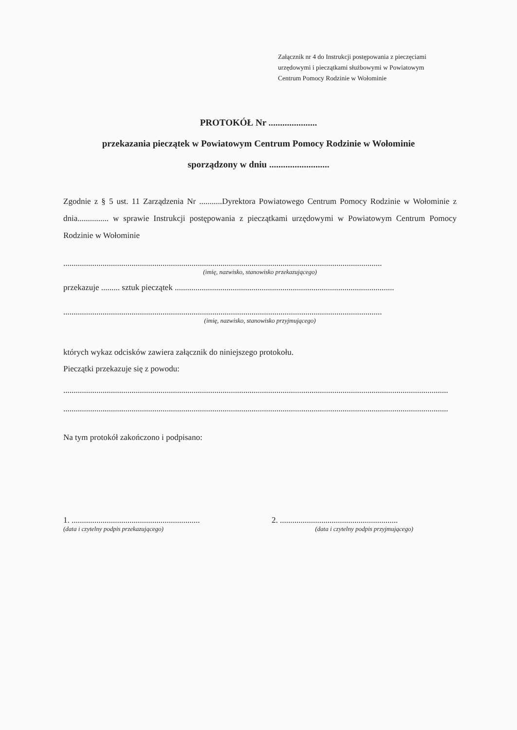Załącznik nr 4 do Instrukcji postępowania z pieczęciami
urzędowymi i pieczątkami służbowymi w Powiatowym
Centrum Pomocy Rodzinie w Wołominie
PROTOKÓŁ Nr .....................
przekazania pieczątek w Powiatowym Centrum Pomocy Rodzinie w Wołominie
sporządzony w dniu ..........................
Zgodnie z § 5 ust. 11 Zarządzenia Nr ...........Dyrektora Powiatowego Centrum Pomocy Rodzinie w Wołominie z dnia............... w sprawie Instrukcji postępowania z pieczątkami urzędowymi w Powiatowym Centrum Pomocy Rodzinie w Wołominie
..........................................................................................................................................................
(imię, nazwisko, stanowisko przekazującego)
przekazuje ......... sztuk pieczątek ..........................................................................................................
..........................................................................................................................................................
(imię, nazwisko, stanowisko przyjmującego)
których wykaz odcisków zawiera załącznik do niniejszego protokołu.
Pieczątki przekazuje się z powodu:
..........................................................................................................................................................................................
..........................................................................................................................................................................................
Na tym protokół zakończono i podpisano:
1. ..............................................................
(data i czytelny podpis przekazującego)
2. .........................................................
(data i czytelny podpis przyjmującego)